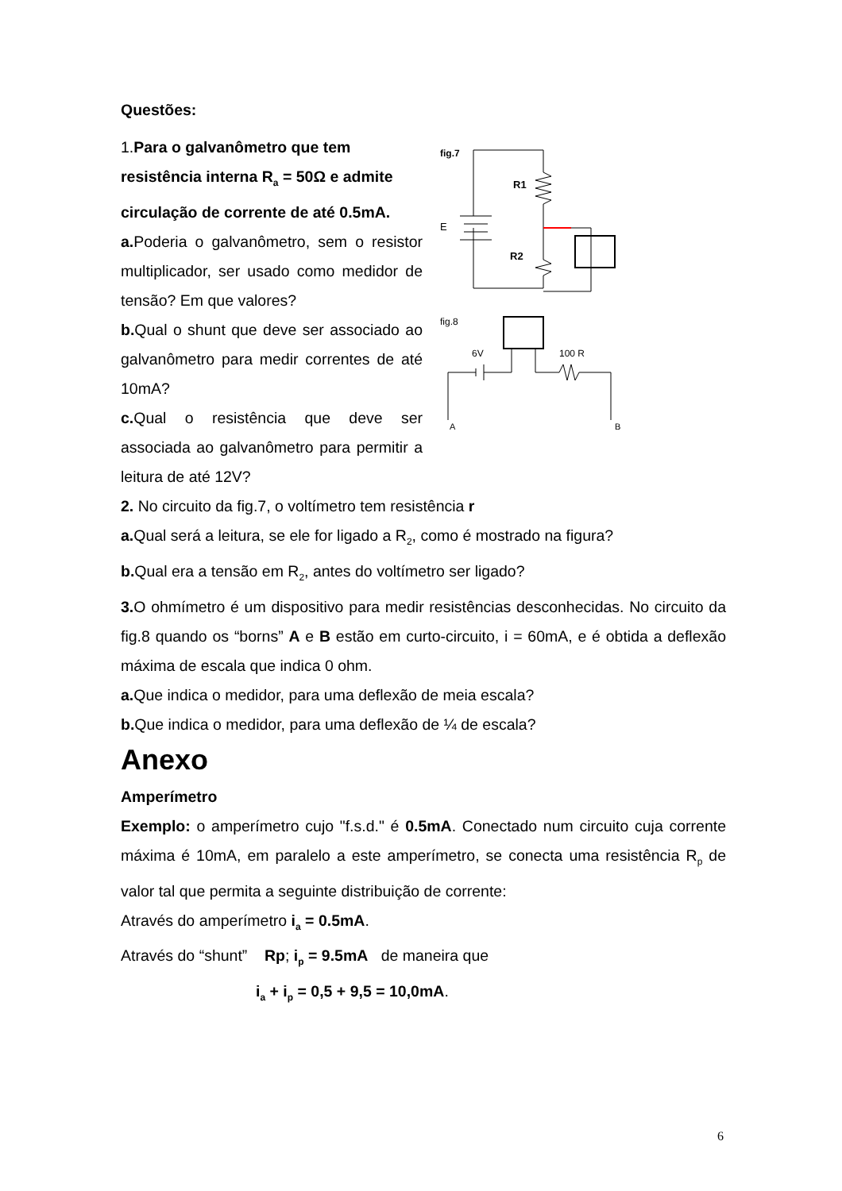Questões:
1.Para o galvanômetro que tem resistência interna R<sub>a</sub> = 50Ω e admite circulação de corrente de até 0.5mA.
a. Poderia o galvanômetro, sem o resistor multiplicador, ser usado como medidor de tensão? Em que valores?
b. Qual o shunt que deve ser associado ao galvanômetro para medir correntes de até 10mA?
c. Qual o resistência que deve ser associada ao galvanômetro para permitir a leitura de até 12V?
fig.7
E
R1
R2
fig.8
6V
100 R
A
B
2. No circuito da fig.7, o voltímetro tem resistência r
a. Qual será a leitura, se ele for ligado a R<sub>2</sub>, como é mostrado na figura?
b. Qual era a tensão em R<sub>2</sub>, antes do voltímetro ser ligado?
3. O ohmímetro é um dispositivo para medir resistências desconhecidas. No circuito da fig.8 quando os “borns” A e B estão em curto-circuito, i = 60mA, e é obtida a deflexão máxima de escala que indica 0 ohm.
a. Que indica o medidor, para uma deflexão de meia escala?
b. Que indica o medidor, para uma deflexão de ¼ de escala?
Anexo
Amperímetro
Exemplo: o amperímetro cujo "f.s.d." é 0.5mA. Conectado num circuito cuja corrente máxima é 10mA, em paralelo a este amperímetro, se conecta uma resistência R<sub>p</sub> de valor tal que permita a seguinte distribuição de corrente:
Através do amperímetro i<sub>a</sub> = 0.5mA.
Através do “shunt” Rp; i<sub>p</sub> = 9.5mA de maneira que
i<sub>a</sub> + i<sub>p</sub> = 0,5 + 9,5 = 10,0mA.
6